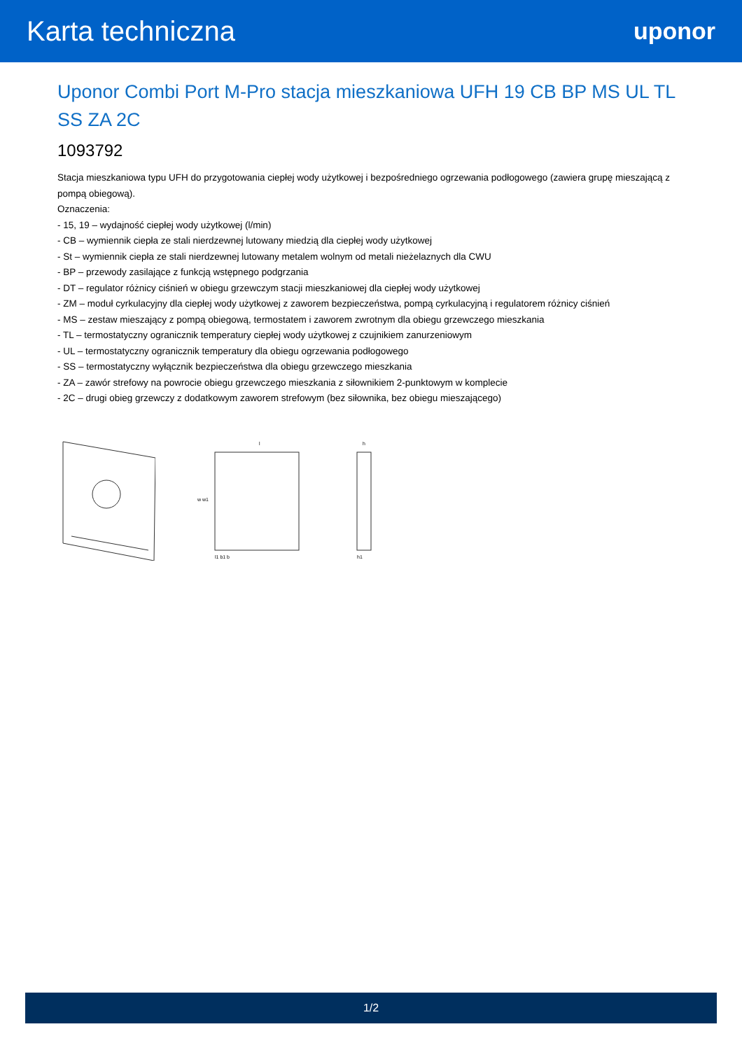Karta techniczna
uponor
Uponor Combi Port M-Pro stacja mieszkaniowa UFH 19 CB BP MS UL TL SS ZA 2C
1093792
Stacja mieszkaniowa typu UFH do przygotowania ciepłej wody użytkowej i bezpośredniego ogrzewania podłogowego (zawiera grupę mieszającą z pompą obiegową).
Oznaczenia:
- 15, 19 – wydajność ciepłej wody użytkowej (l/min)
- CB – wymiennik ciepła ze stali nierdzewnej lutowany miedzią dla ciepłej wody użytkowej
- St – wymiennik ciepła ze stali nierdzewnej lutowany metalem wolnym od metali nieżelaznych dla CWU
- BP – przewody zasilające z funkcją wstępnego podgrzania
- DT – regulator różnicy ciśnień w obiegu grzewczym stacji mieszkaniowej dla ciepłej wody użytkowej
- ZM – moduł cyrkulacyjny dla ciepłej wody użytkowej z zaworem bezpieczeństwa, pompą cyrkulacyjną i regulatorem różnicy ciśnień
- MS – zestaw mieszający z pompą obiegową, termostatem i zaworem zwrotnym dla obiegu grzewczego mieszkania
- TL – termostatyczny ogranicznik temperatury ciepłej wody użytkowej z czujnikiem zanurzeniowym
- UL – termostatyczny ogranicznik temperatury dla obiegu ogrzewania podłogowego
- SS – termostatyczny wyłącznik bezpieczeństwa dla obiegu grzewczego mieszkania
- ZA – zawór strefowy na powrocie obiegu grzewczego mieszkania z siłownikiem 2-punktowym w komplecie
- 2C – drugi obieg grzewczy z dodatkowym zaworem strefowym (bez siłownika, bez obiegu mieszającego)
l
l1 b1 b
w w1
h
h1
1/2